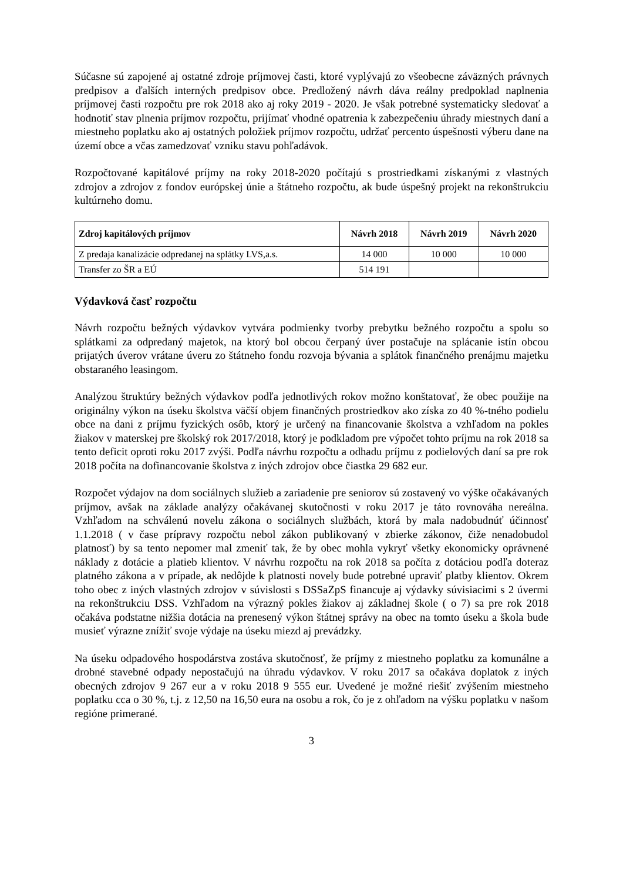Súčasne sú zapojené aj ostatné zdroje príjmovej časti, ktoré vyplývajú zo všeobecne záväzných právnych predpisov a ďalších interných predpisov obce. Predložený návrh dáva reálny predpoklad naplnenia príjmovej časti rozpočtu pre rok 2018 ako aj roky 2019 - 2020. Je však potrebné systematicky sledovať a hodnotiť stav plnenia príjmov rozpočtu, prijímať vhodné opatrenia k zabezpečeniu úhrady miestnych daní a miestneho poplatku ako aj ostatných položiek príjmov rozpočtu, udržať percento úspešnosti výberu dane na území obce a včas zamedzovať vzniku stavu pohľadávok.
Rozpočtované kapitálové príjmy na roky 2018-2020 počítajú s prostriedkami získanými z vlastných zdrojov a zdrojov z fondov európskej únie a štátneho rozpočtu, ak bude úspešný projekt na rekonštrukciu kultúrneho domu.
| Zdroj kapitálových príjmov | Návrh 2018 | Návrh 2019 | Návrh 2020 |
| --- | --- | --- | --- |
| Z predaja kanalizácie odpredanej na splátky LVS,a.s. | 14 000 | 10 000 | 10 000 |
| Transfer zo ŠR a EÚ | 514 191 | | |
Výdavková časť rozpočtu
Návrh rozpočtu bežných výdavkov vytvára podmienky tvorby prebytku bežného rozpočtu a spolu so splátkami za odpredaný majetok, na ktorý bol obcou čerpaný úver postačuje na splácanie istín obcou prijatých úverov vrátane úveru zo štátneho fondu rozvoja bývania a splátok finančného prenájmu majetku obstaraného leasingom.
Analýzou štruktúry bežných výdavkov podľa jednotlivých rokov možno konštatovať, že obec použije na originálny výkon na úseku školstva väčší objem finančných prostriedkov ako získa zo 40 %-tného podielu obce na dani z príjmu fyzických osôb, ktorý je určený na financovanie školstva a vzhľadom na pokles žiakov v materskej pre školský rok 2017/2018, ktorý je podkladom pre výpočet tohto príjmu na rok 2018 sa tento deficit oproti roku 2017 zvýši. Podľa návrhu rozpočtu a odhadu príjmu z podielových daní sa pre rok 2018 počíta na dofinancovanie školstva z iných zdrojov obce čiastka 29 682 eur.
Rozpočet výdajov na dom sociálnych služieb a zariadenie pre seniorov sú zostavený vo výške očakávaných príjmov, avšak na základe analýzy očakávanej skutočnosti v roku 2017 je táto rovnováha nereálna. Vzhľadom na schválenú novelu zákona o sociálnych službách, ktorá by mala nadobudnúť účinnosť 1.1.2018 ( v čase prípravy rozpočtu nebol zákon publikovaný v zbierke zákonov, čiže nenadobudol platnosť) by sa tento nepomer mal zmeniť tak, že by obec mohla vykryť všetky ekonomicky oprávnené náklady z dotácie a platieb klientov. V návrhu rozpočtu na rok 2018 sa počíta z dotáciou podľa doteraz platného zákona a v prípade, ak nedôjde k platnosti novely bude potrebné upraviť platby klientov. Okrem toho obec z iných vlastných zdrojov v súvislosti s DSSaZpS financuje aj výdavky súvisiacimi s 2 úvermi na rekonštrukciu DSS. Vzhľadom na výrazný pokles žiakov aj základnej škole ( o 7) sa pre rok 2018 očakáva podstatne nižšia dotácia na prenesený výkon štátnej správy na obec na tomto úseku a škola bude musieť výrazne znížiť svoje výdaje na úseku miezd aj prevádzky.
Na úseku odpadového hospodárstva zostáva skutočnosť, že príjmy z miestneho poplatku za komunálne a drobné stavebné odpady nepostačujú na úhradu výdavkov. V roku 2017 sa očakáva doplatok z iných obecných zdrojov 9 267 eur a v roku 2018 9 555 eur. Uvedené je možné riešiť zvýšením miestneho poplatku cca o 30 %, t.j. z 12,50 na 16,50 eura na osobu a rok, čo je z ohľadom na výšku poplatku v našom regióne primerané.
3